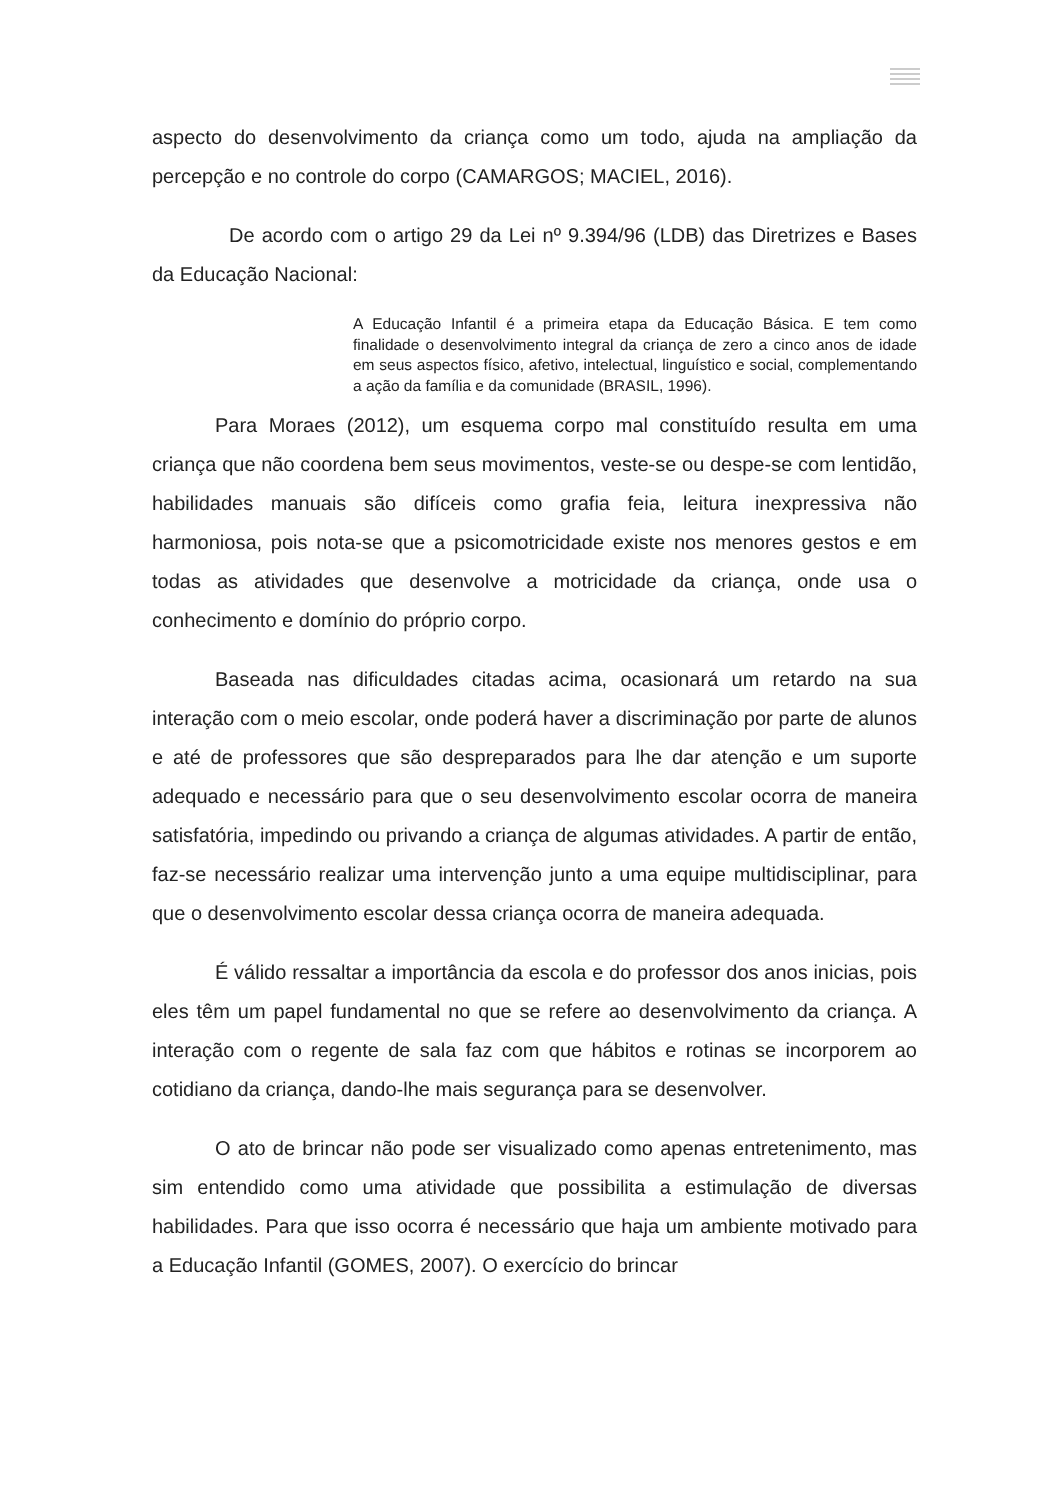aspecto do desenvolvimento da criança como um todo, ajuda na ampliação da percepção e no controle do corpo (CAMARGOS; MACIEL, 2016).
De acordo com o artigo 29 da Lei nº 9.394/96 (LDB) das Diretrizes e Bases da Educação Nacional:
A Educação Infantil é a primeira etapa da Educação Básica. E tem como finalidade o desenvolvimento integral da criança de zero a cinco anos de idade em seus aspectos físico, afetivo, intelectual, linguístico e social, complementando a ação da família e da comunidade (BRASIL, 1996).
Para Moraes (2012), um esquema corpo mal constituído resulta em uma criança que não coordena bem seus movimentos, veste-se ou despe-se com lentidão, habilidades manuais são difíceis como grafia feia, leitura inexpressiva não harmoniosa, pois nota-se que a psicomotricidade existe nos menores gestos e em todas as atividades que desenvolve a motricidade da criança, onde usa o conhecimento e domínio do próprio corpo.
Baseada nas dificuldades citadas acima, ocasionará um retardo na sua interação com o meio escolar, onde poderá haver a discriminação por parte de alunos e até de professores que são despreparados para lhe dar atenção e um suporte adequado e necessário para que o seu desenvolvimento escolar ocorra de maneira satisfatória, impedindo ou privando a criança de algumas atividades. A partir de então, faz-se necessário realizar uma intervenção junto a uma equipe multidisciplinar, para que o desenvolvimento escolar dessa criança ocorra de maneira adequada.
É válido ressaltar a importância da escola e do professor dos anos inicias, pois eles têm um papel fundamental no que se refere ao desenvolvimento da criança. A interação com o regente de sala faz com que hábitos e rotinas se incorporem ao cotidiano da criança, dando-lhe mais segurança para se desenvolver.
O ato de brincar não pode ser visualizado como apenas entretenimento, mas sim entendido como uma atividade que possibilita a estimulação de diversas habilidades. Para que isso ocorra é necessário que haja um ambiente motivado para a Educação Infantil (GOMES, 2007). O exercício do brincar